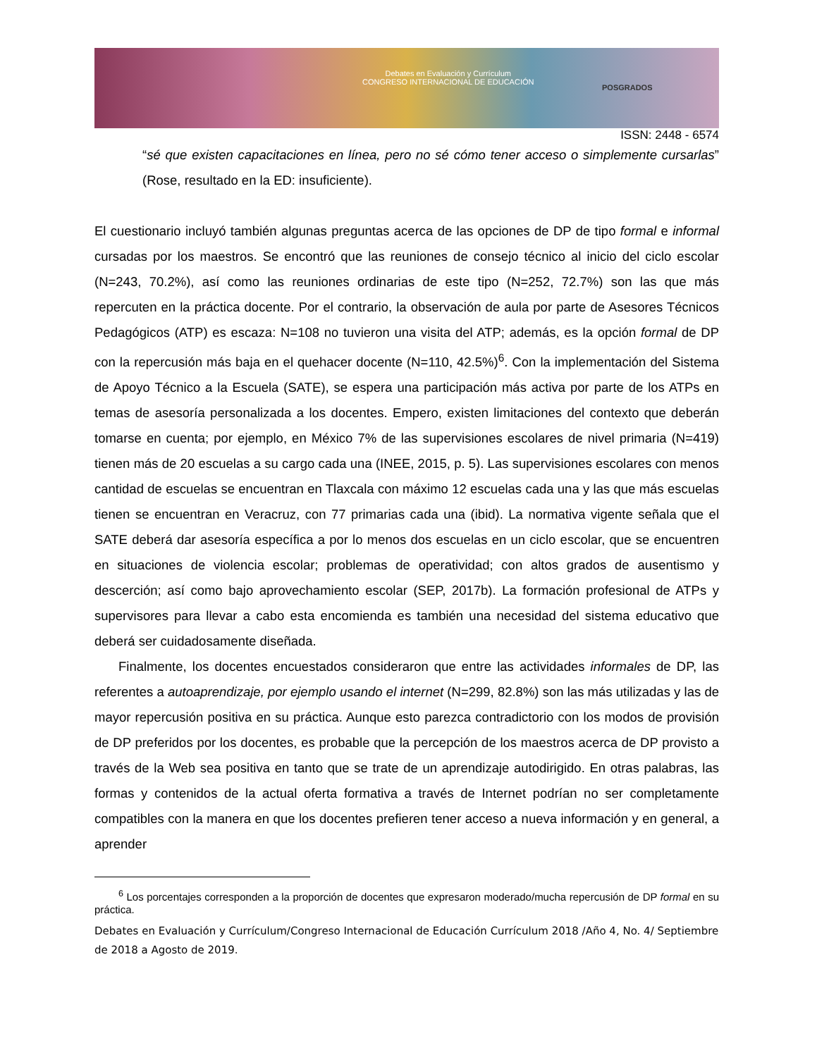Debates en Evaluación y Currículum
CONGRESO INTERNACIONAL DE EDUCACIÓN
POSGRADOS
ISSN: 2448 - 6574
“sé que existen capacitaciones en línea, pero no sé cómo tener acceso o simplemente cursarlas” (Rose, resultado en la ED: insuficiente).
El cuestionario incluyó también algunas preguntas acerca de las opciones de DP de tipo formal e informal cursadas por los maestros. Se encontró que las reuniones de consejo técnico al inicio del ciclo escolar (N=243, 70.2%), así como las reuniones ordinarias de este tipo (N=252, 72.7%) son las que más repercuten en la práctica docente. Por el contrario, la observación de aula por parte de Asesores Técnicos Pedagógicos (ATP) es escaza: N=108 no tuvieron una visita del ATP; además, es la opción formal de DP con la repercusión más baja en el quehacer docente (N=110, 42.5%)<sup>6</sup>. Con la implementación del Sistema de Apoyo Técnico a la Escuela (SATE), se espera una participación más activa por parte de los ATPs en temas de asesoría personalizada a los docentes. Empero, existen limitaciones del contexto que deberán tomarse en cuenta; por ejemplo, en México 7% de las supervisiones escolares de nivel primaria (N=419) tienen más de 20 escuelas a su cargo cada una (INEE, 2015, p. 5). Las supervisiones escolares con menos cantidad de escuelas se encuentran en Tlaxcala con máximo 12 escuelas cada una y las que más escuelas tienen se encuentran en Veracruz, con 77 primarias cada una (ibid). La normativa vigente señala que el SATE deberá dar asesoría específica a por lo menos dos escuelas en un ciclo escolar, que se encuentren en situaciones de violencia escolar; problemas de operatividad; con altos grados de ausentismo y descerción; así como bajo aprovechamiento escolar (SEP, 2017b). La formación profesional de ATPs y supervisores para llevar a cabo esta encomienda es también una necesidad del sistema educativo que deberá ser cuidadosamente diseñada.
Finalmente, los docentes encuestados consideraron que entre las actividades informales de DP, las referentes a autoaprendizaje, por ejemplo usando el internet (N=299, 82.8%) son las más utilizadas y las de mayor repercusión positiva en su práctica. Aunque esto parezca contradictorio con los modos de provisión de DP preferidos por los docentes, es probable que la percepción de los maestros acerca de DP provisto a través de la Web sea positiva en tanto que se trate de un aprendizaje autodirigido. En otras palabras, las formas y contenidos de la actual oferta formativa a través de Internet podrían no ser completamente compatibles con la manera en que los docentes prefieren tener acceso a nueva información y en general, a aprender
<sup>6</sup> Los porcentajes corresponden a la proporción de docentes que expresaron moderado/mucha repercusión de DP formal en su práctica.
Debates en Evaluación y Currículum/Congreso Internacional de Educación Currículum 2018 /Año 4, No. 4/ Septiembre de 2018 a Agosto de 2019.